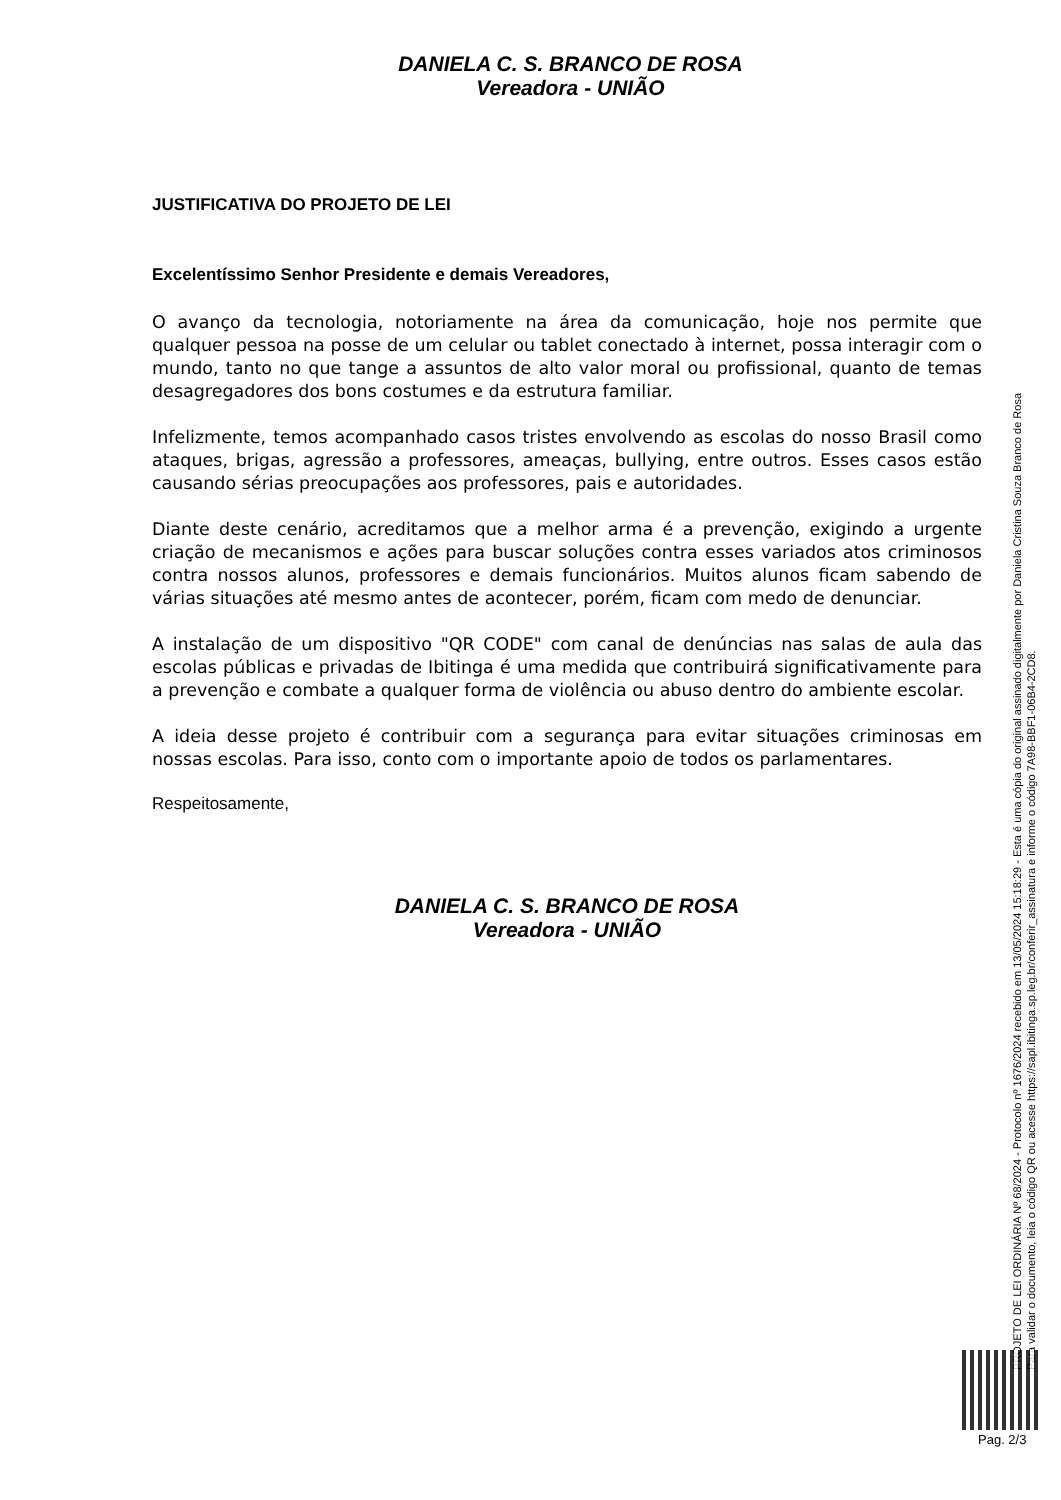DANIELA C. S. BRANCO DE ROSA
Vereadora - UNIÃO
JUSTIFICATIVA DO PROJETO DE LEI
Excelentíssimo Senhor Presidente e demais Vereadores,
O avanço da tecnologia, notoriamente na área da comunicação, hoje nos permite que qualquer pessoa na posse de um celular ou tablet conectado à internet, possa interagir com o mundo, tanto no que tange a assuntos de alto valor moral ou profissional, quanto de temas desagregadores dos bons costumes e da estrutura familiar.
Infelizmente, temos acompanhado casos tristes envolvendo as escolas do nosso Brasil como ataques, brigas, agressão a professores, ameaças, bullying, entre outros. Esses casos estão causando sérias preocupações aos professores, pais e autoridades.
Diante deste cenário, acreditamos que a melhor arma é a prevenção, exigindo a urgente criação de mecanismos e ações para buscar soluções contra esses variados atos criminosos contra nossos alunos, professores e demais funcionários. Muitos alunos ficam sabendo de várias situações até mesmo antes de acontecer, porém, ficam com medo de denunciar.
A instalação de um dispositivo "QR CODE" com canal de denúncias nas salas de aula das escolas públicas e privadas de Ibitinga é uma medida que contribuirá significativamente para a prevenção e combate a qualquer forma de violência ou abuso dentro do ambiente escolar.
A ideia desse projeto é contribuir com a segurança para evitar situações criminosas em nossas escolas. Para isso, conto com o importante apoio de todos os parlamentares.
Respeitosamente,
DANIELA C. S. BRANCO DE ROSA
Vereadora - UNIÃO
PROJETO DE LEI ORDINÁRIA Nº 68/2024 - Protocolo nº 1676/2024 recebido em 13/05/2024 15:18:29 - Esta é uma cópia do original assinado digitalmente por Daniela Cristina Souza Branco de Rosa
Para validar o documento, leia o código QR ou acesse https://sapl.ibitinga.sp.leg.br/conferir_assinatura e informe o código 7A98-BBF1-06B4-2CD8.
Pag. 2/3